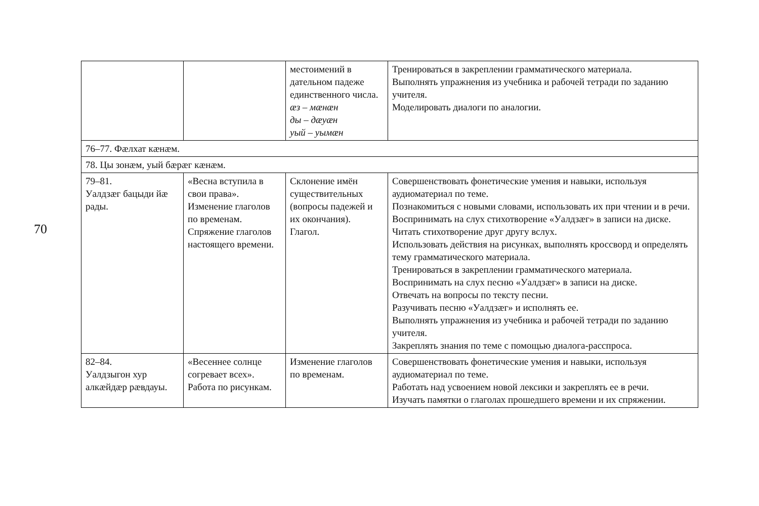70
| | | местоимений в дательном падеже единственного числа. æз – мæнæн ды – дæуæн уый – уымæн | Тренироваться в закреплении грамматического материала. Выполнять упражнения из учебника и рабочей тетради по заданию учителя. Моделировать диалоги по аналогии. |
| 76–77. Фæлхат кæнæм. | | | |
| 78. Цы зонæм, уый бæрæг кæнæм. | | | |
| 79–81. Уалдзæг бацыди йæ рады. | «Весна вступила в свои права». Изменение глаголов по временам. Спряжение глаголов настоящего времени. | Склонение имён существительных (вопросы падежей и их окончания). Глагол. | Совершенствовать фонетические умения и навыки, используя аудиоматериал по теме. Познакомиться с новыми словами, использовать их при чтении и в речи. Воспринимать на слух стихотворение «Уалдзæг» в записи на диске. Читать стихотворение друг другу вслух. Использовать действия на рисунках, выполнять кроссворд и определять тему грамматического материала. Тренироваться в закреплении грамматического материала. Воспринимать на слух песню «Уалдзæг» в записи на диске. Отвечать на вопросы по тексту песни. Разучивать песню «Уалдзæг» и исполнять ее. Выполнять упражнения из учебника и рабочей тетради по заданию учителя. Закреплять знания по теме с помощью диалога-расспроса. |
| 82–84. Уалдзыгон хур алкæйдæр рæвдауы. | «Весеннее солнце согревает всех». Работа по рисункам. | Изменение глаголов по временам. | Совершенствовать фонетические умения и навыки, используя аудиоматериал по теме. Работать над усвоением новой лексики и закреплять ее в речи. Изучать памятки о глаголах прошедшего времени и их спряжении. |